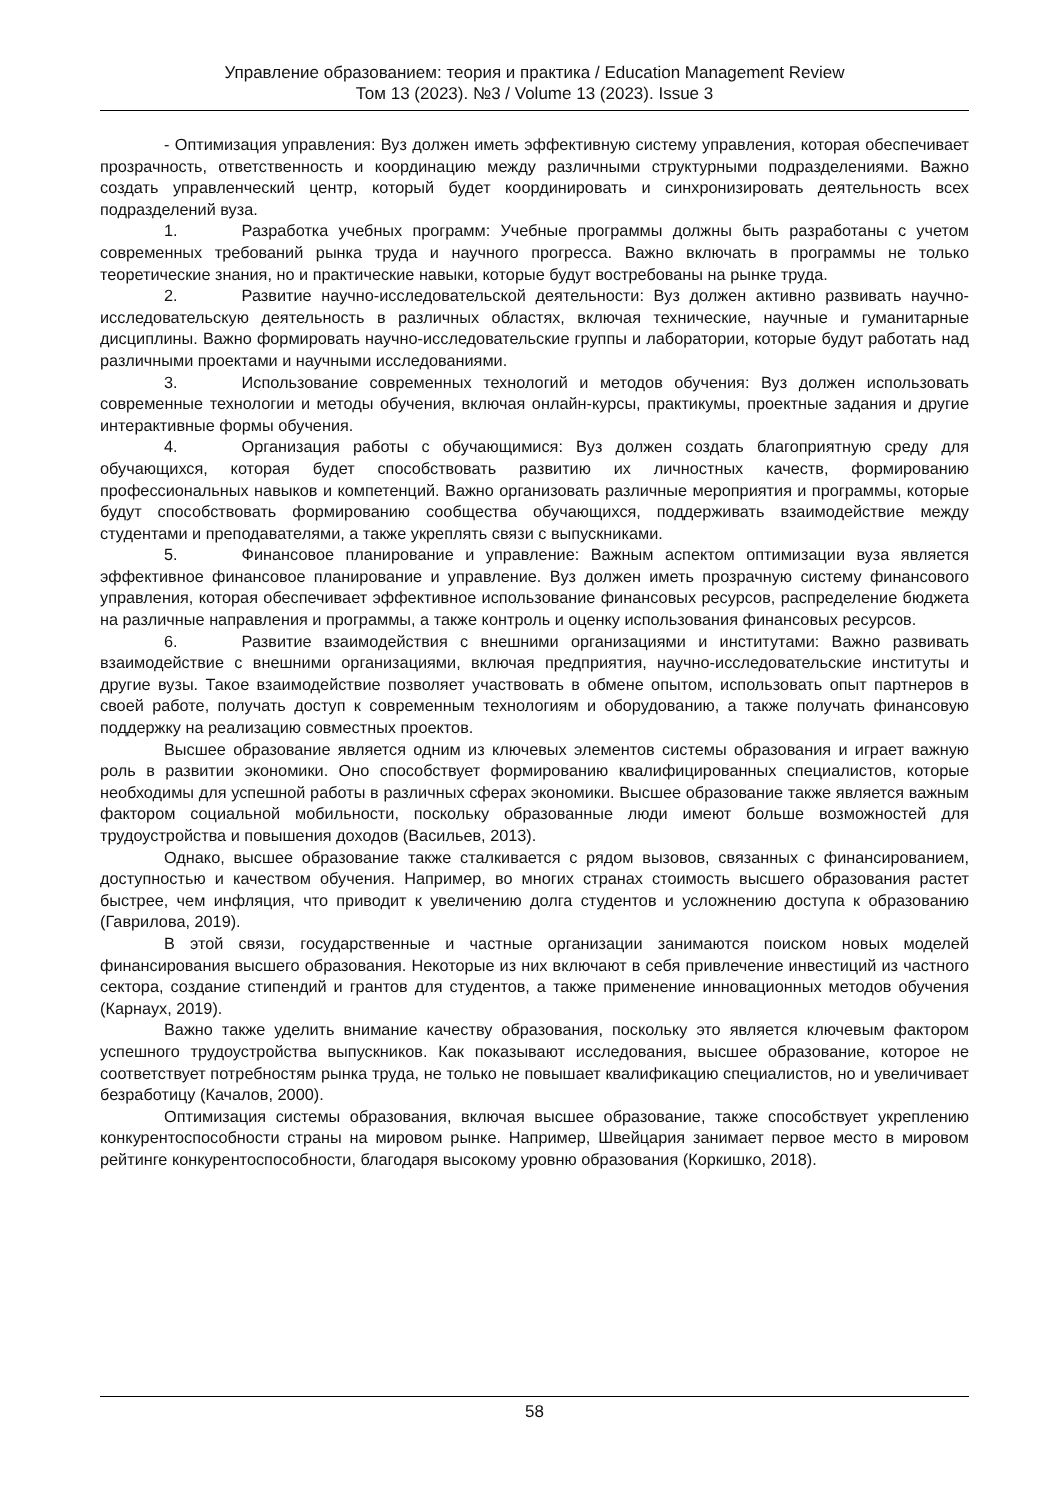Управление образованием: теория и практика / Education Management Review
Том 13 (2023). №3 / Volume 13 (2023). Issue 3
- Оптимизация управления: Вуз должен иметь эффективную систему управления, которая обеспечивает прозрачность, ответственность и координацию между различными структурными подразделениями. Важно создать управленческий центр, который будет координировать и синхронизировать деятельность всех подразделений вуза.
1. Разработка учебных программ: Учебные программы должны быть разработаны с учетом современных требований рынка труда и научного прогресса. Важно включать в программы не только теоретические знания, но и практические навыки, которые будут востребованы на рынке труда.
2. Развитие научно-исследовательской деятельности: Вуз должен активно развивать научно-исследовательскую деятельность в различных областях, включая технические, научные и гуманитарные дисциплины. Важно формировать научно-исследовательские группы и лаборатории, которые будут работать над различными проектами и научными исследованиями.
3. Использование современных технологий и методов обучения: Вуз должен использовать современные технологии и методы обучения, включая онлайн-курсы, практикумы, проектные задания и другие интерактивные формы обучения.
4. Организация работы с обучающимися: Вуз должен создать благоприятную среду для обучающихся, которая будет способствовать развитию их личностных качеств, формированию профессиональных навыков и компетенций. Важно организовать различные мероприятия и программы, которые будут способствовать формированию сообщества обучающихся, поддерживать взаимодействие между студентами и преподавателями, а также укреплять связи с выпускниками.
5. Финансовое планирование и управление: Важным аспектом оптимизации вуза является эффективное финансовое планирование и управление. Вуз должен иметь прозрачную систему финансового управления, которая обеспечивает эффективное использование финансовых ресурсов, распределение бюджета на различные направления и программы, а также контроль и оценку использования финансовых ресурсов.
6. Развитие взаимодействия с внешними организациями и институтами: Важно развивать взаимодействие с внешними организациями, включая предприятия, научно-исследовательские институты и другие вузы. Такое взаимодействие позволяет участвовать в обмене опытом, использовать опыт партнеров в своей работе, получать доступ к современным технологиям и оборудованию, а также получать финансовую поддержку на реализацию совместных проектов.
Высшее образование является одним из ключевых элементов системы образования и играет важную роль в развитии экономики. Оно способствует формированию квалифицированных специалистов, которые необходимы для успешной работы в различных сферах экономики. Высшее образование также является важным фактором социальной мобильности, поскольку образованные люди имеют больше возможностей для трудоустройства и повышения доходов (Васильев, 2013).
Однако, высшее образование также сталкивается с рядом вызовов, связанных с финансированием, доступностью и качеством обучения. Например, во многих странах стоимость высшего образования растет быстрее, чем инфляция, что приводит к увеличению долга студентов и усложнению доступа к образованию (Гаврилова, 2019).
В этой связи, государственные и частные организации занимаются поиском новых моделей финансирования высшего образования. Некоторые из них включают в себя привлечение инвестиций из частного сектора, создание стипендий и грантов для студентов, а также применение инновационных методов обучения (Карнаух, 2019).
Важно также уделить внимание качеству образования, поскольку это является ключевым фактором успешного трудоустройства выпускников. Как показывают исследования, высшее образование, которое не соответствует потребностям рынка труда, не только не повышает квалификацию специалистов, но и увеличивает безработицу (Качалов, 2000).
Оптимизация системы образования, включая высшее образование, также способствует укреплению конкурентоспособности страны на мировом рынке. Например, Швейцария занимает первое место в мировом рейтинге конкурентоспособности, благодаря высокому уровню образования (Коркишко, 2018).
58